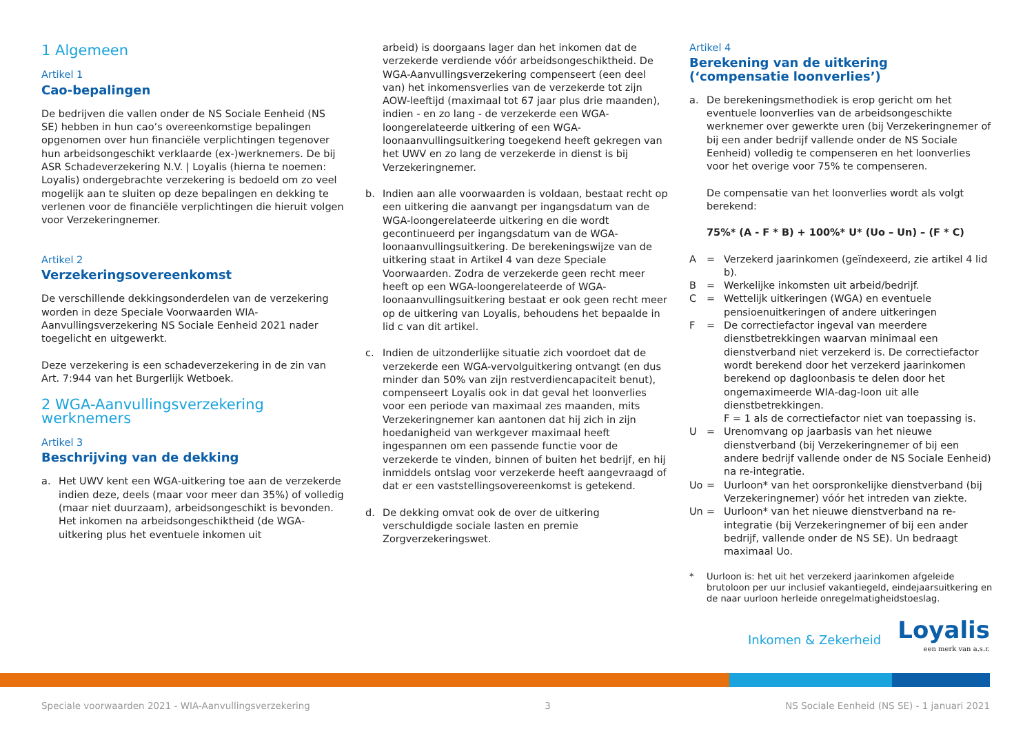1 Algemeen
Artikel 1
Cao-bepalingen
De bedrijven die vallen onder de NS Sociale Eenheid (NS SE) hebben in hun cao’s overeenkomstige bepalingen opgenomen over hun financiële verplichtingen tegenover hun arbeidsongeschikt verklaarde (ex-)werknemers. De bij ASR Schadeverzekering N.V. | Loyalis (hierna te noemen: Loyalis) ondergebrachte verzekering is bedoeld om zo veel mogelijk aan te sluiten op deze bepalingen en dekking te verlenen voor de financiële verplichtingen die hieruit volgen voor Verzekeringnemer.
Artikel 2
Verzekeringsovereenkomst
De verschillende dekkingsonderdelen van de verzekering worden in deze Speciale Voorwaarden WIA-Aanvullingsverzekering NS Sociale Eenheid 2021 nader toegelicht en uitgewerkt.
Deze verzekering is een schadeverzekering in de zin van Art. 7:944 van het Burgerlijk Wetboek.
2 WGA-Aanvullingsverzekering werknemers
Artikel 3
Beschrijving van de dekking
a. Het UWV kent een WGA-uitkering toe aan de verzekerde indien deze, deels (maar voor meer dan 35%) of volledig (maar niet duurzaam), arbeidsongeschikt is bevonden. Het inkomen na arbeidsongeschiktheid (de WGA-uitkering plus het eventuele inkomen uit
arbeid) is doorgaans lager dan het inkomen dat de verzekerde verdiende vóór arbeidsongeschiktheid. De WGA-Aanvullingsverzekering compenseert (een deel van) het inkomensverlies van de verzekerde tot zijn AOW-leeftijd (maximaal tot 67 jaar plus drie maanden), indien - en zo lang - de verzekerde een WGA-loongerelateerde uitkering of een WGA-loonaanvullingsuitkering toegekend heeft gekregen van het UWV en zo lang de verzekerde in dienst is bij Verzekeringnemer.
b. Indien aan alle voorwaarden is voldaan, bestaat recht op een uitkering die aanvangt per ingangsdatum van de WGA-loongerelateerde uitkering en die wordt gecontinueerd per ingangsdatum van de WGA-loonaanvullingsuitkering. De berekeningswijze van de uitkering staat in Artikel 4 van deze Speciale Voorwaarden. Zodra de verzekerde geen recht meer heeft op een WGA-loongerelateerde of WGA-loonaanvullingsuitkering bestaat er ook geen recht meer op de uitkering van Loyalis, behoudens het bepaalde in lid c van dit artikel.
c. Indien de uitzonderlijke situatie zich voordoet dat de verzekerde een WGA-vervolguitkering ontvangt (en dus minder dan 50% van zijn restverdiencapaciteit benut), compenseert Loyalis ook in dat geval het loonverlies voor een periode van maximaal zes maanden, mits Verzekeringnemer kan aantonen dat hij zich in zijn hoedanigheid van werkgever maximaal heeft ingespannen om een passende functie voor de verzekerde te vinden, binnen of buiten het bedrijf, en hij inmiddels ontslag voor verzekerde heeft aangevraagd of dat er een vaststellingsovereenkomst is getekend.
d. De dekking omvat ook de over de uitkering verschuldigde sociale lasten en premie Zorgverzekeringswet.
Artikel 4
Berekening van de uitkering
(‘compensatie loonverlies’)
a. De berekeningsmethodiek is erop gericht om het eventuele loonverlies van de arbeidsongeschikte werknemer over gewerkte uren (bij Verzekeringnemer of bij een ander bedrijf vallende onder de NS Sociale Eenheid) volledig te compenseren en het loonverlies voor het overige voor 75% te compenseren.
De compensatie van het loonverlies wordt als volgt berekend:
75%* (A - F * B) + 100%* U* (Uo – Un) – (F * C)
A = Verzekerd jaarinkomen (geïndexeerd, zie artikel 4 lid b). B = Werkelijke inkomsten uit arbeid/bedrijf. C = Wettelijk uitkeringen (WGA) en eventuele pensioenuitkeringen of andere uitkeringen F = De correctiefactor ingeval van meerdere dienstbetrekkingen waarvan minimaal een dienstverband niet verzekerd is. De correctiefactor wordt berekend door het verzekerd jaarinkomen berekend op dagloonbasis te delen door het ongemaximeerde WIA-dag-loon uit alle dienstbetrekkingen.
F = 1 als de correctiefactor niet van toepassing is. U = Urenomvang op jaarbasis van het nieuwe dienstverband (bij Verzekeringnemer of bij een andere bedrijf vallende onder de NS Sociale Eenheid) na re-integratie. Uo = Uurloon* van het oorspronkelijke dienstverband (bij Verzekeringnemer) vóór het intreden van ziekte. Un = Uurloon* van het nieuwe dienstverband na re-integratie (bij Verzekeringnemer of bij een ander bedrijf, vallende onder de NS SE). Un bedraagt maximaal Uo.
* Uurloon is: het uit het verzekerd jaarinkomen afgeleide brutoloon per uur inclusief vakantiegeld, eindejaarsuitkering en de naar uurloon herleide onregelmatigheidstoeslag.
Inkomen & Zekerheid Loyalis
een merk van a.s.r.
Speciale voorwaarden 2021 - WIA-Aanvullingsverzekering 3 NS Sociale Eenheid (NS SE) - 1 januari 2021